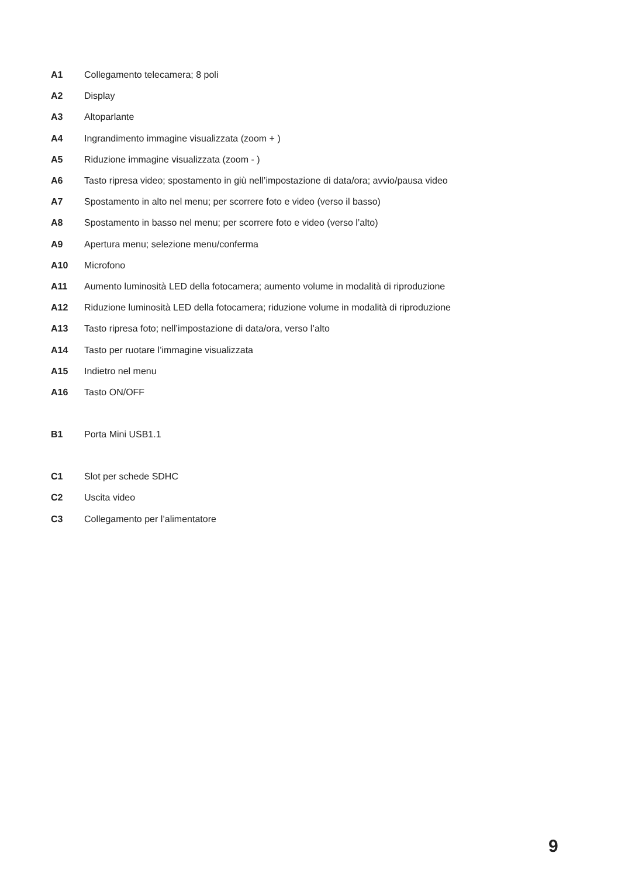A1 Collegamento telecamera; 8 poli
A2 Display
A3 Altoparlante
A4 Ingrandimento immagine visualizzata (zoom + )
A5 Riduzione immagine visualizzata (zoom - )
A6 Tasto ripresa video; spostamento in giù nell’impostazione di data/ora; avvio/pausa video
A7 Spostamento in alto nel menu; per scorrere foto e video (verso il basso)
A8 Spostamento in basso nel menu; per scorrere foto e video (verso l’alto)
A9 Apertura menu; selezione menu/conferma
A10 Microfono
A11 Aumento luminosità LED della fotocamera; aumento volume in modalità di riproduzione
A12 Riduzione luminosità LED della fotocamera; riduzione volume in modalità di riproduzione
A13 Tasto ripresa foto; nell’impostazione di data/ora, verso l’alto
A14 Tasto per ruotare l’immagine visualizzata
A15 Indietro nel menu
A16 Tasto ON/OFF
B1 Porta Mini USB1.1
C1 Slot per schede SDHC
C2 Uscita video
C3 Collegamento per l’alimentatore
9